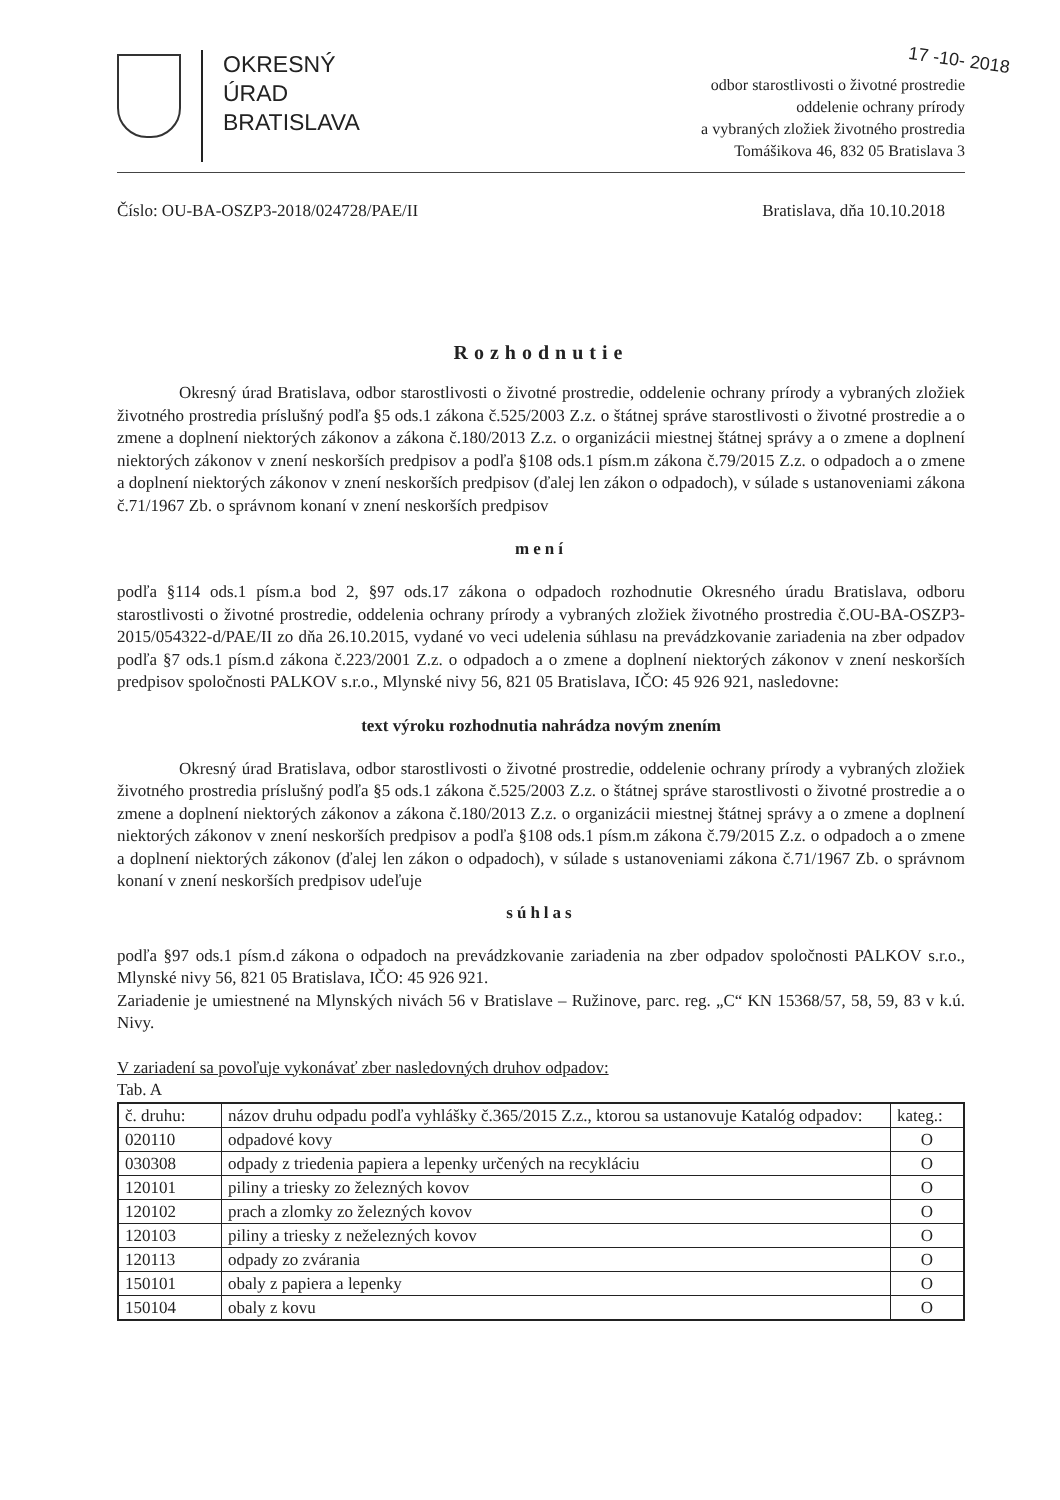17 -10- 2018
OKRESNÝ
ÚRAD
BRATISLAVA
odbor starostlivosti o životné prostredie
oddelenie ochrany prírody
a vybraných zložiek životného prostredia
Tomášikova 46, 832 05 Bratislava 3
Číslo: OU-BA-OSZP3-2018/024728/PAE/II Bratislava, dňa 10.10.2018
Rozhodnutie
Okresný úrad Bratislava, odbor starostlivosti o životné prostredie, oddelenie ochrany prírody a vybraných zložiek životného prostredia príslušný podľa §5 ods.1 zákona č.525/2003 Z.z. o štátnej správe starostlivosti o životné prostredie a o zmene a doplnení niektorých zákonov a zákona č.180/2013 Z.z. o organizácii miestnej štátnej správy a o zmene a doplnení niektorých zákonov v znení neskorších predpisov a podľa §108 ods.1 písm.m zákona č.79/2015 Z.z. o odpadoch a o zmene a doplnení niektorých zákonov v znení neskorších predpisov (ďalej len zákon o odpadoch), v súlade s ustanoveniami zákona č.71/1967 Zb. o správnom konaní v znení neskorších predpisov
mení
podľa §114 ods.1 písm.a bod 2, §97 ods.17 zákona o odpadoch rozhodnutie Okresného úradu Bratislava, odboru starostlivosti o životné prostredie, oddelenia ochrany prírody a vybraných zložiek životného prostredia č.OU-BA-OSZP3-2015/054322-d/PAE/II zo dňa 26.10.2015, vydané vo veci udelenia súhlasu na prevádzkovanie zariadenia na zber odpadov podľa §7 ods.1 písm.d zákona č.223/2001 Z.z. o odpadoch a o zmene a doplnení niektorých zákonov v znení neskorších predpisov spoločnosti PALKOV s.r.o., Mlynské nivy 56, 821 05 Bratislava, IČO: 45 926 921, nasledovne:
text výroku rozhodnutia nahrádza novým znením
Okresný úrad Bratislava, odbor starostlivosti o životné prostredie, oddelenie ochrany prírody a vybraných zložiek životného prostredia príslušný podľa §5 ods.1 zákona č.525/2003 Z.z. o štátnej správe starostlivosti o životné prostredie a o zmene a doplnení niektorých zákonov a zákona č.180/2013 Z.z. o organizácii miestnej štátnej správy a o zmene a doplnení niektorých zákonov v znení neskorších predpisov a podľa §108 ods.1 písm.m zákona č.79/2015 Z.z. o odpadoch a o zmene a doplnení niektorých zákonov (ďalej len zákon o odpadoch), v súlade s ustanoveniami zákona č.71/1967 Zb. o správnom konaní v znení neskorších predpisov udeľuje
súhlas
podľa §97 ods.1 písm.d zákona o odpadoch na prevádzkovanie zariadenia na zber odpadov spoločnosti PALKOV s.r.o., Mlynské nivy 56, 821 05 Bratislava, IČO: 45 926 921.
Zariadenie je umiestnené na Mlynských nivách 56 v Bratislave – Ružinove, parc. reg. „C“ KN 15368/57, 58, 59, 83 v k.ú. Nivy.
V zariadení sa povoľuje vykonávať zber nasledovných druhov odpadov:
Tab. A
| č. druhu: | názov druhu odpadu podľa vyhlášky č.365/2015 Z.z., ktorou sa ustanovuje Katalóg odpadov: | kateg.: |
| --- | --- | --- |
| 020110 | odpadové kovy | O |
| 030308 | odpady z triedenia papiera a lepenky určených na recykláciu | O |
| 120101 | piliny a triesky zo železných kovov | O |
| 120102 | prach a zlomky zo železných kovov | O |
| 120103 | piliny a triesky z neželezných kovov | O |
| 120113 | odpady zo zvárania | O |
| 150101 | obaly z papiera a lepenky | O |
| 150104 | obaly z kovu | O |